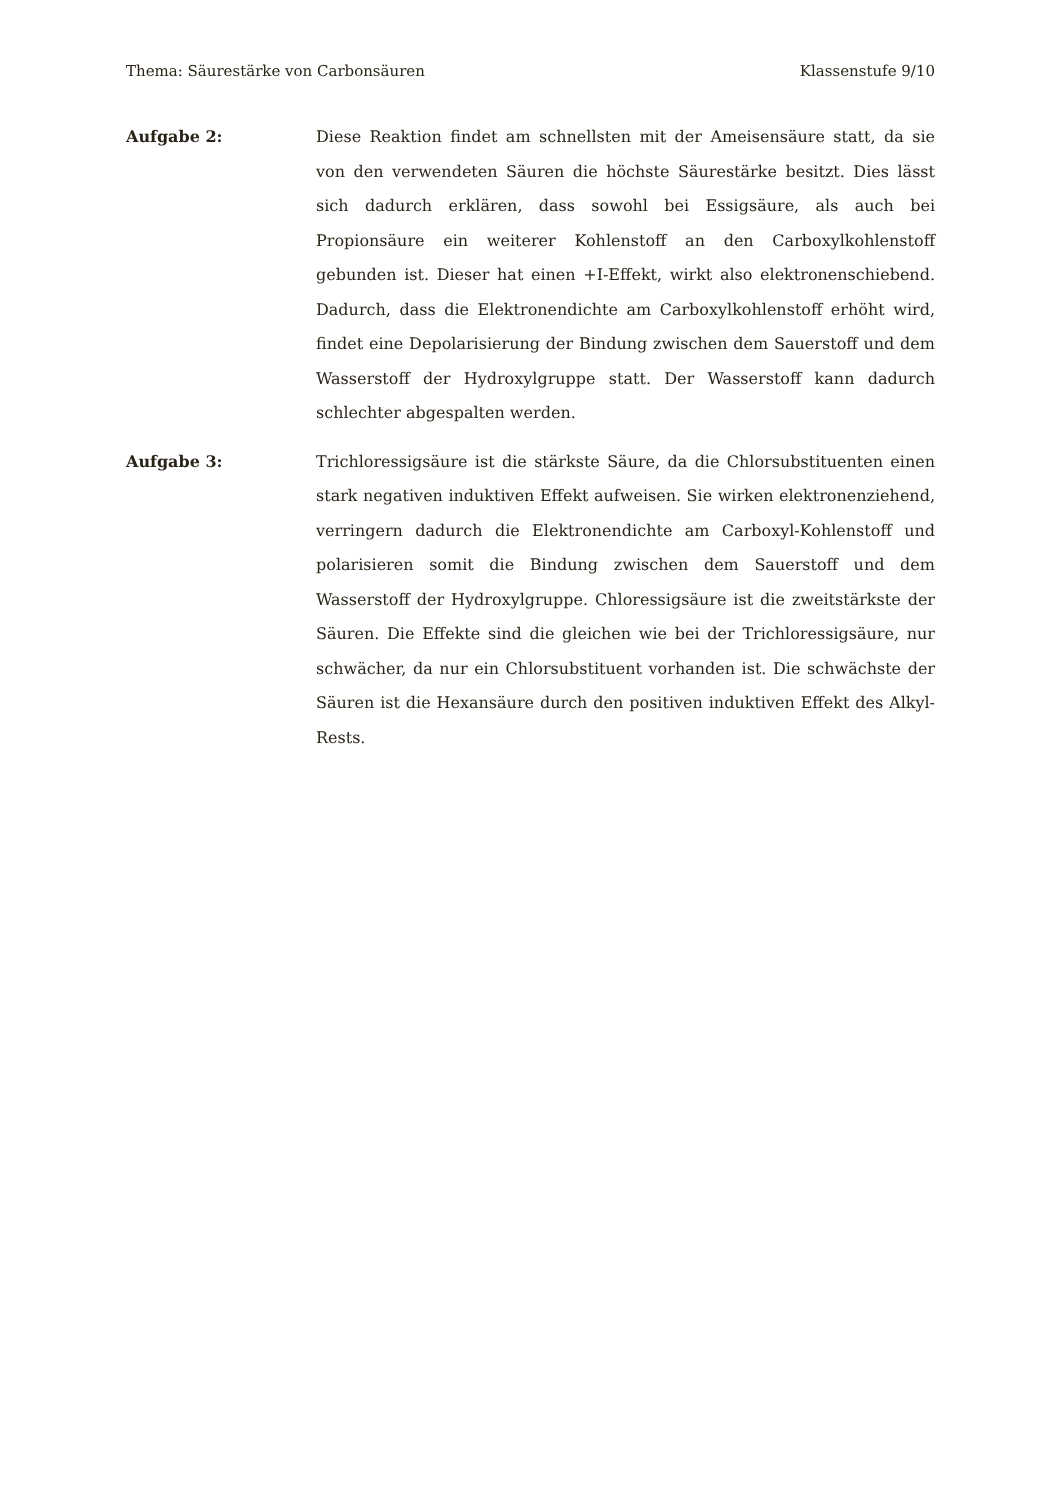Thema: Säurestärke von Carbonsäuren Klassenstufe 9/10
Aufgabe 2: Diese Reaktion findet am schnellsten mit der Ameisensäure statt, da sie von den verwendeten Säuren die höchste Säurestärke besitzt. Dies lässt sich dadurch erklären, dass sowohl bei Essigsäure, als auch bei Propionsäure ein weiterer Kohlenstoff an den Carboxylkohlenstoff gebunden ist. Dieser hat einen +I-Effekt, wirkt also elektronenschiebend. Dadurch, dass die Elektronendichte am Carboxylkohlenstoff erhöht wird, findet eine Depolarisierung der Bindung zwischen dem Sauerstoff und dem Wasserstoff der Hydroxylgruppe statt. Der Wasserstoff kann dadurch schlechter abgespalten werden.
Aufgabe 3: Trichloressigsäure ist die stärkste Säure, da die Chlorsubstituenten einen stark negativen induktiven Effekt aufweisen. Sie wirken elektronenziehend, verringern dadurch die Elektronendichte am Carboxyl-Kohlenstoff und polarisieren somit die Bindung zwischen dem Sauerstoff und dem Wasserstoff der Hydroxylgruppe. Chloressigsäure ist die zweitstärkste der Säuren. Die Effekte sind die gleichen wie bei der Trichloressigsäure, nur schwächer, da nur ein Chlorsubstituent vorhanden ist. Die schwächste der Säuren ist die Hexansäure durch den positiven induktiven Effekt des Alkyl-Rests.